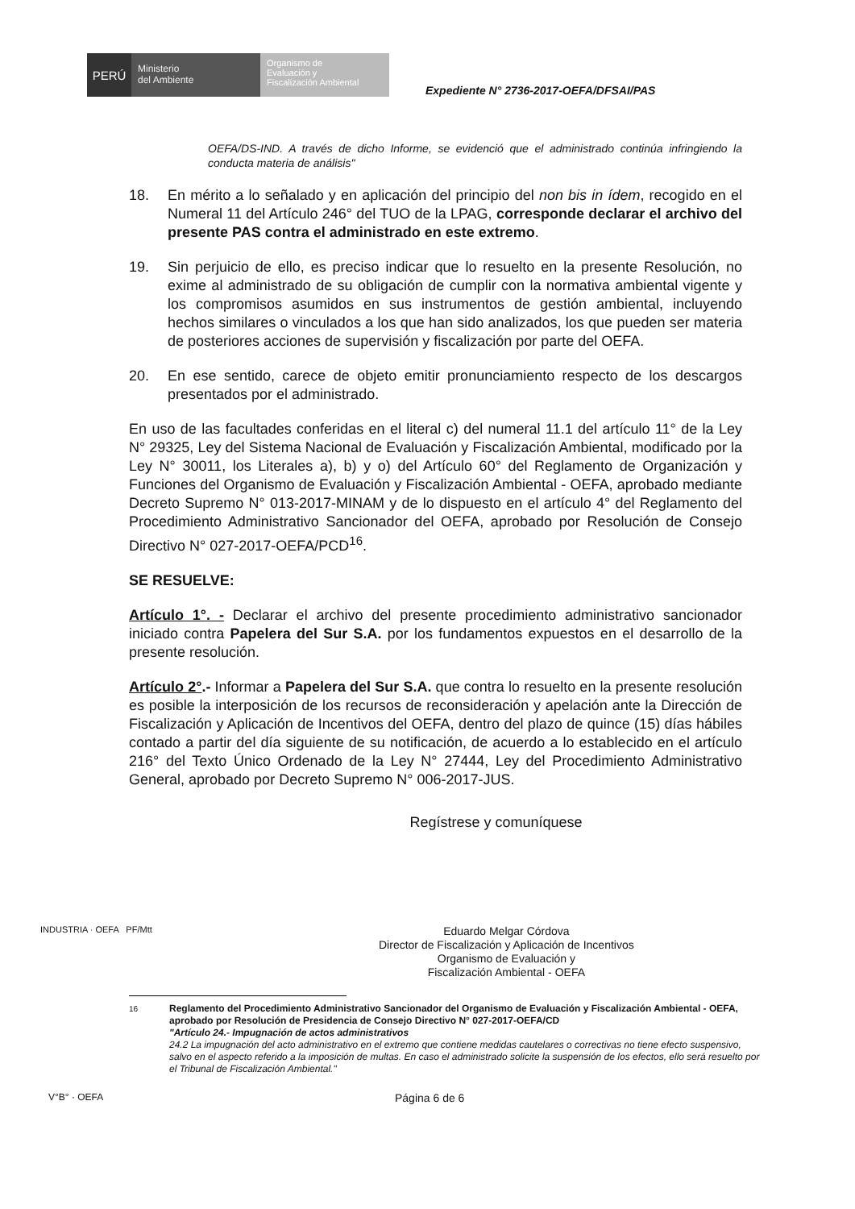PERÚ
Ministerio
del Ambiente
Organismo de
Evaluación y
Fiscalización Ambiental
Expediente N° 2736-2017-OEFA/DFSAI/PAS
OEFA/DS-IND. A través de dicho Informe, se evidenció que el administrado continúa infringiendo la conducta materia de análisis"
18. En mérito a lo señalado y en aplicación del principio del non bis in ídem, recogido en el Numeral 11 del Artículo 246° del TUO de la LPAG, corresponde declarar el archivo del presente PAS contra el administrado en este extremo.
19. Sin perjuicio de ello, es preciso indicar que lo resuelto en la presente Resolución, no exime al administrado de su obligación de cumplir con la normativa ambiental vigente y los compromisos asumidos en sus instrumentos de gestión ambiental, incluyendo hechos similares o vinculados a los que han sido analizados, los que pueden ser materia de posteriores acciones de supervisión y fiscalización por parte del OEFA.
20. En ese sentido, carece de objeto emitir pronunciamiento respecto de los descargos presentados por el administrado.
En uso de las facultades conferidas en el literal c) del numeral 11.1 del artículo 11° de la Ley N° 29325, Ley del Sistema Nacional de Evaluación y Fiscalización Ambiental, modificado por la Ley N° 30011, los Literales a), b) y o) del Artículo 60° del Reglamento de Organización y Funciones del Organismo de Evaluación y Fiscalización Ambiental - OEFA, aprobado mediante Decreto Supremo N° 013-2017-MINAM y de lo dispuesto en el artículo 4° del Reglamento del Procedimiento Administrativo Sancionador del OEFA, aprobado por Resolución de Consejo Directivo N° 027-2017-OEFA/PCD<sup>16</sup>.
SE RESUELVE:
Artículo 1°. - Declarar el archivo del presente procedimiento administrativo sancionador iniciado contra Papelera del Sur S.A. por los fundamentos expuestos en el desarrollo de la presente resolución.
Artículo 2°.- Informar a Papelera del Sur S.A. que contra lo resuelto en la presente resolución es posible la interposición de los recursos de reconsideración y apelación ante la Dirección de Fiscalización y Aplicación de Incentivos del OEFA, dentro del plazo de quince (15) días hábiles contado a partir del día siguiente de su notificación, de acuerdo a lo establecido en el artículo 216° del Texto Único Ordenado de la Ley N° 27444, Ley del Procedimiento Administrativo General, aprobado por Decreto Supremo N° 006-2017-JUS.
Regístrese y comuníquese
INDUSTRIA · OEFA PF/Mtt
Eduardo Melgar Córdova
Director de Fiscalización y Aplicación de Incentivos
Organismo de Evaluación y
Fiscalización Ambiental - OEFA
<sup>16</sup> Reglamento del Procedimiento Administrativo Sancionador del Organismo de Evaluación y Fiscalización Ambiental - OEFA, aprobado por Resolución de Presidencia de Consejo Directivo N° 027-2017-OEFA/CD
"Artículo 24.- Impugnación de actos administrativos
24.2 La impugnación del acto administrativo en el extremo que contiene medidas cautelares o correctivas no tiene efecto suspensivo, salvo en el aspecto referido a la imposición de multas. En caso el administrado solicite la suspensión de los efectos, ello será resuelto por el Tribunal de Fiscalización Ambiental."
V°B° · OEFA
Página 6 de 6